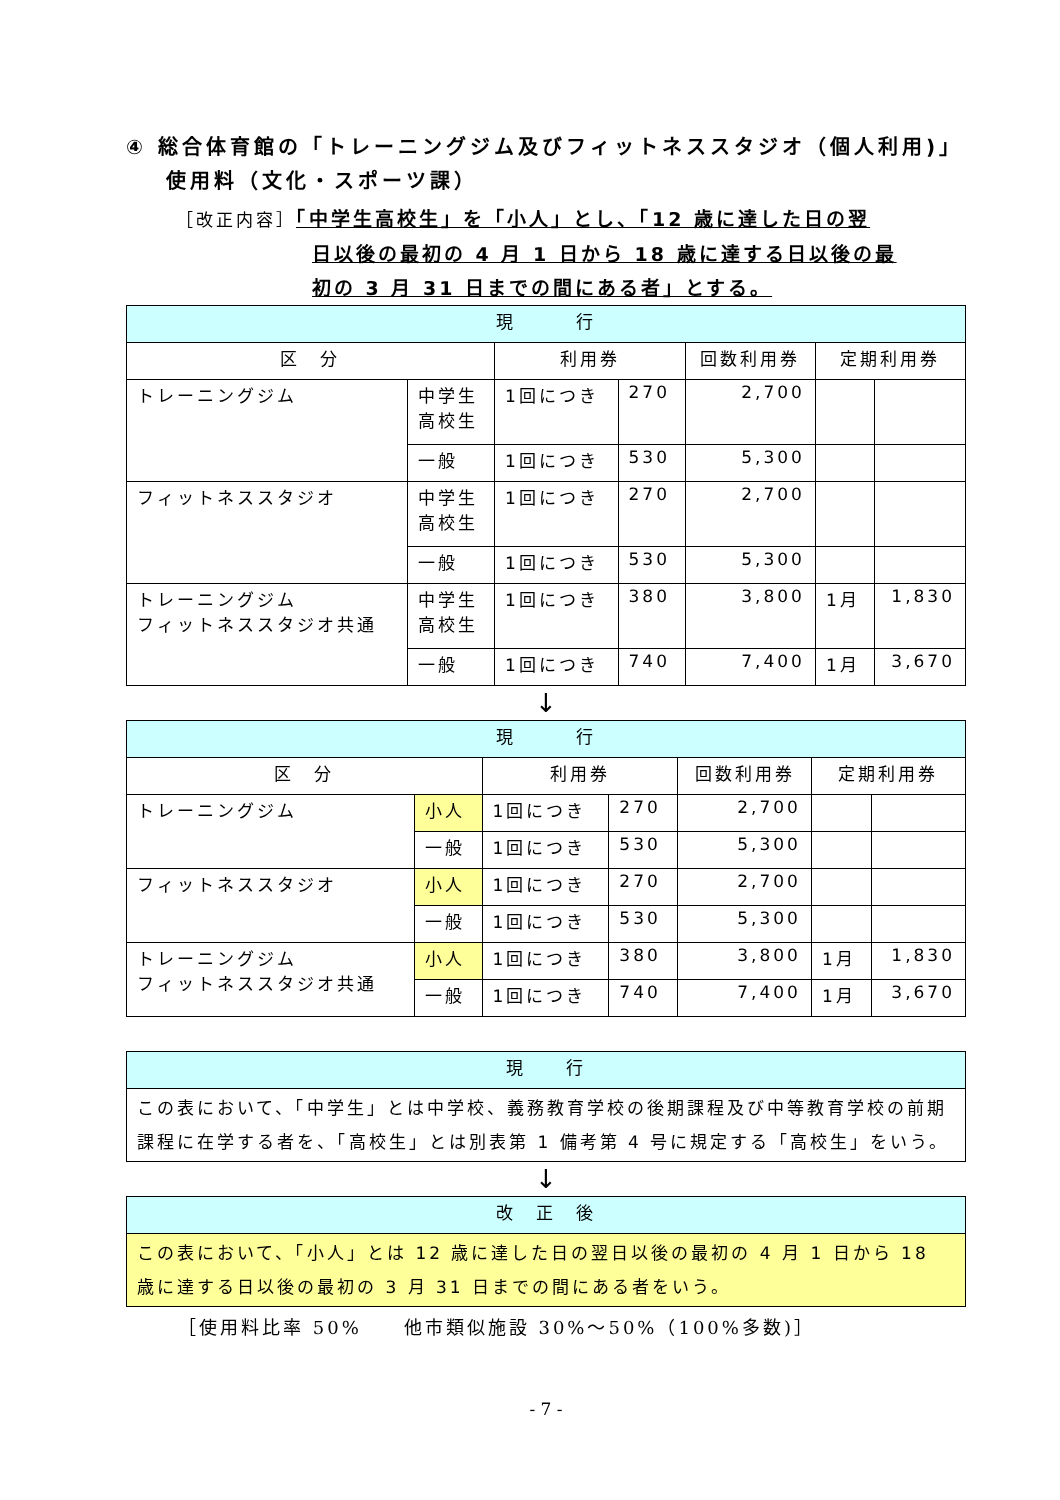④ 総合体育館の「トレーニングジム及びフィットネススタジオ（個人利用)」使用料（文化・スポーツ課）
［改正内容］「中学生高校生」を「小人」とし、「12 歳に達した日の翌
日以後の最初の 4 月 1 日から 18 歳に達する日以後の最
初の 3 月 31 日までの間にある者」とする。
| 現 行 | | | | | | |
| --- | --- | --- | --- | --- | --- | --- |
| 区 分 | | 利用券 | | 回数利用券 | 定期利用券 | |
| トレーニングジム | 中学生 高校生 | 1回につき | 270 | 2,700 | | |
| | 一般 | 1回につき | 530 | 5,300 | | |
| フィットネススタジオ | 中学生 高校生 | 1回につき | 270 | 2,700 | | |
| | 一般 | 1回につき | 530 | 5,300 | | |
| トレーニングジム フィットネススタジオ共通 | 中学生 高校生 | 1回につき | 380 | 3,800 | 1月 | 1,830 |
| | 一般 | 1回につき | 740 | 7,400 | 1月 | 3,670 |
↓
| 現 行 | | | | | | |
| --- | --- | --- | --- | --- | --- | --- |
| 区 分 | | 利用券 | | 回数利用券 | 定期利用券 | |
| トレーニングジム | 小人 | 1回につき | 270 | 2,700 | | |
| | 一般 | 1回につき | 530 | 5,300 | | |
| フィットネススタジオ | 小人 | 1回につき | 270 | 2,700 | | |
| | 一般 | 1回につき | 530 | 5,300 | | |
| トレーニングジム フィットネススタジオ共通 | 小人 | 1回につき | 380 | 3,800 | 1月 | 1,830 |
| | 一般 | 1回につき | 740 | 7,400 | 1月 | 3,670 |
| 現 行 |
| --- |
| この表において、「中学生」とは中学校、義務教育学校の後期課程及び中等教育学校の前期課程に在学する者を、「高校生」とは別表第 1 備考第 4 号に規定する「高校生」をいう。 |
↓
| 改 正 後 |
| --- |
| この表において、「小人」とは 12 歳に達した日の翌日以後の最初の 4 月 1 日から 18 歳に達する日以後の最初の 3 月 31 日までの間にある者をいう。 |
［使用料比率 50%　　他市類似施設 30%～50%（100%多数)］
- 7 -